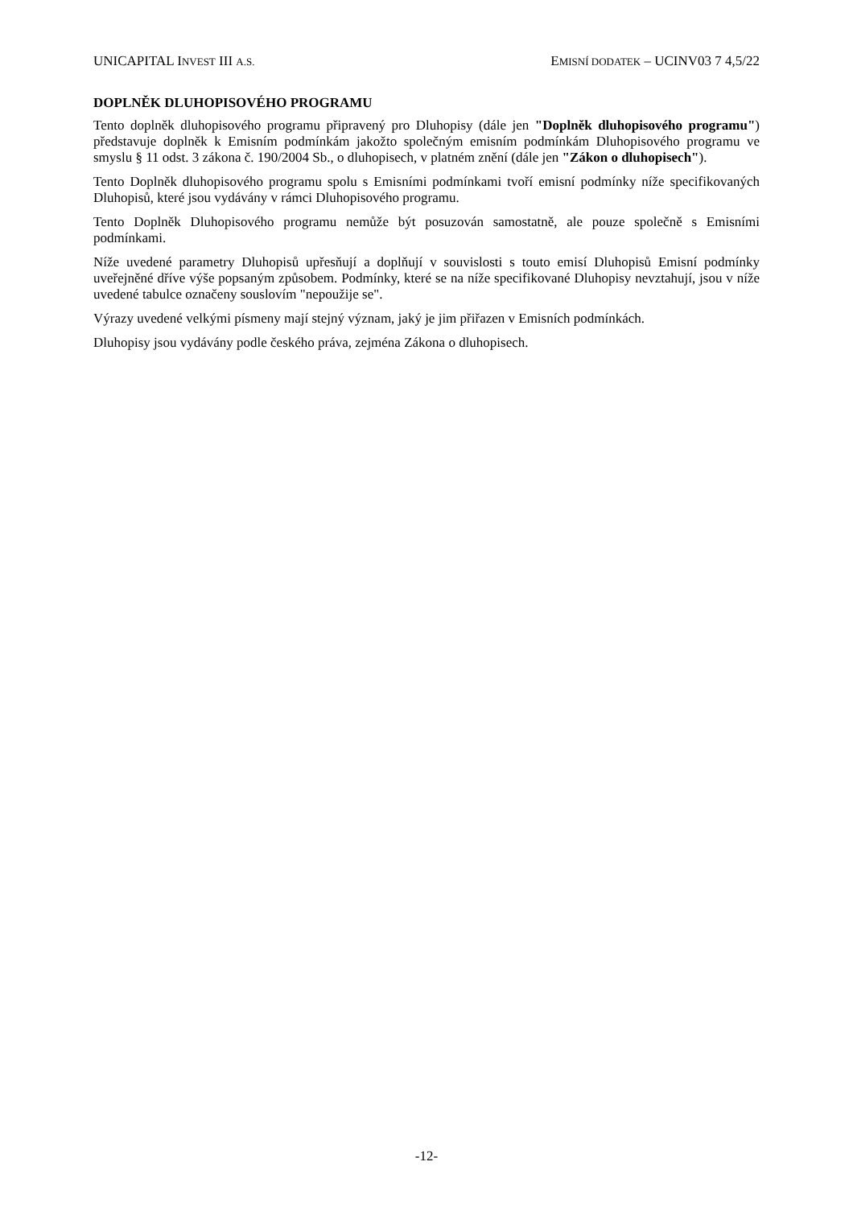UNICAPITAL INVEST III A.S. EMISNÍ DODATEK – UCINV03 7 4,5/22
DOPLNĚK DLUHOPISOVÉHO PROGRAMU
Tento doplněk dluhopisového programu připravený pro Dluhopisy (dále jen "Doplněk dluhopisového programu") představuje doplněk k Emisním podmínkám jakožto společným emisním podmínkám Dluhopisového programu ve smyslu § 11 odst. 3 zákona č. 190/2004 Sb., o dluhopisech, v platném znění (dále jen "Zákon o dluhopisech").
Tento Doplněk dluhopisového programu spolu s Emisními podmínkami tvoří emisní podmínky níže specifikovaných Dluhopisů, které jsou vydávány v rámci Dluhopisového programu.
Tento Doplněk Dluhopisového programu nemůže být posuzován samostatně, ale pouze společně s Emisními podmínkami.
Níže uvedené parametry Dluhopisů upřesňují a doplňují v souvislosti s touto emisí Dluhopisů Emisní podmínky uveřejněné dříve výše popsaným způsobem. Podmínky, které se na níže specifikované Dluhopisy nevztahují, jsou v níže uvedené tabulce označeny souslovím "nepoužije se".
Výrazy uvedené velkými písmeny mají stejný význam, jaký je jim přiřazen v Emisních podmínkách.
Dluhopisy jsou vydávány podle českého práva, zejména Zákona o dluhopisech.
-12-